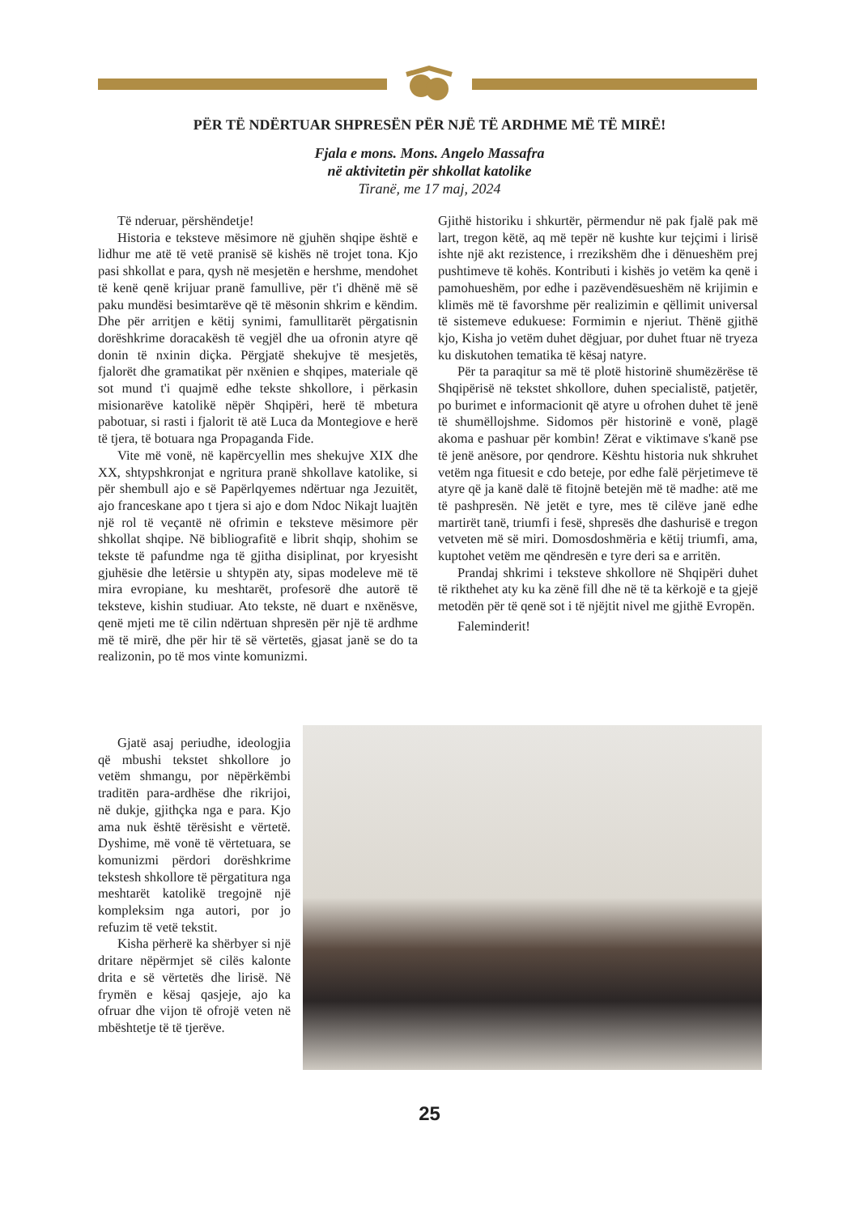PËR TË NDËRTUAR SHPRESËN PËR NJË TË ARDHME MË TË MIRË!
Fjala e mons. Mons. Angelo Massafra
në aktivitetin për shkollat katolike
Tiranë, me 17 maj, 2024
Të nderuar, përshëndetje!
Historia e teksteve mësimore në gjuhën shqipe është e lidhur me atë të vetë pranisë së kishës në trojet tona. Kjo pasi shkollat e para, qysh në mesjetën e hershme, mendohet të kenë qenë krijuar pranë famullive, për t'i dhënë më së paku mundësi besimtarëve që të mësonin shkrim e këndim. Dhe për arritjen e këtij synimi, famullitarët përgatisnin dorëshkrime doracakësh të vegjël dhe ua ofronin atyre që donin të nxinin diçka. Përgjatë shekujve të mesjetës, fjalorët dhe gramatikat për nxënien e shqipes, materiale që sot mund t'i quajmë edhe tekste shkollore, i përkasin misionarëve katolikë nëpër Shqipëri, herë të mbetura pabotuar, si rasti i fjalorit të atë Luca da Montegiove e herë të tjera, të botuara nga Propaganda Fide.
Vite më vonë, në kapërcyellin mes shekujve XIX dhe XX, shtypshkronjat e ngritura pranë shkollave katolike, si për shembull ajo e së Papërlqyemes ndërtuar nga Jezuitët, ajo franceskane apo t tjera si ajo e dom Ndoc Nikajt luajtën një rol të veçantë në ofrimin e teksteve mësimore për shkollat shqipe. Në bibliografitë e librit shqip, shohim se tekste të pafundme nga të gjitha disiplinat, por kryesisht gjuhësie dhe letërsie u shtypën aty, sipas modeleve më të mira evropiane, ku meshtarët, profesorë dhe autorë të teksteve, kishin studiuar. Ato tekste, në duart e nxënësve, qenë mjeti me të cilin ndërtuan shpresën për një të ardhme më të mirë, dhe për hir të së vërtetës, gjasat janë se do ta realizonin, po të mos vinte komunizmi.
Gjatë asaj periudhe, ideologjia që mbushi tekstet shkollore jo vetëm shmangu, por nëpërkëmbi traditën para-ardhëse dhe rikrijoi, në dukje, gjithçka nga e para. Kjo ama nuk është tërësisht e vërtetë. Dyshime, më vonë të vërtetuara, se komunizmi përdori dorëshkrime tekstesh shkollore të përgatitura nga meshtarët katolikë tregojnë një kompleksim nga autori, por jo refuzim të vetë tekstit.
Kisha përherë ka shërbyer si një dritare nëpërmjet së cilës kalonte drita e së vërtetës dhe lirisë. Në frymën e kësaj qasjeje, ajo ka ofruar dhe vijon të ofrojë veten në mbështetje të të tjerëve.
Gjithë historiku i shkurtër, përmendur në pak fjalë pak më lart, tregon këtë, aq më tepër në kushte kur tejçimi i lirisë ishte një akt rezistence, i rrezikshëm dhe i dënueshëm prej pushtimeve të kohës. Kontributi i kishës jo vetëm ka qenë i pamohueshëm, por edhe i pazëvendësueshëm në krijimin e klimës më të favorshme për realizimin e qëllimit universal të sistemeve edukuese: Formimin e njeriut. Thënë gjithë kjo, Kisha jo vetëm duhet dëgjuar, por duhet ftuar në tryeza ku diskutohen tematika të kësaj natyre.
Për ta paraqitur sa më të plotë historinë shumëzërëse të Shqipërisë në tekstet shkollore, duhen specialistë, patjetër, po burimet e informacionit që atyre u ofrohen duhet të jenë të shumëllojshme. Sidomos për historinë e vonë, plagë akoma e pashuar për kombin! Zërat e viktimave s'kanë pse të jenë anësore, por qendrore. Kështu historia nuk shkruhet vetëm nga fituesit e cdo beteje, por edhe falë përjetimeve të atyre që ja kanë dalë të fitojnë betejën më të madhe: atë me të pashpresën. Në jetët e tyre, mes të cilëve janë edhe martirët tanë, triumfi i fesë, shpresës dhe dashurisë e tregon vetveten më së miri. Domosdoshmëria e këtij triumfi, ama, kuptohet vetëm me qëndresën e tyre deri sa e arritën.
Prandaj shkrimi i teksteve shkollore në Shqipëri duhet të rikthehet aty ku ka zënë fill dhe në të ta kërkojë e ta gjejë metodën për të qenë sot i të njëjtit nivel me gjithë Evropën.
Faleminderit!
25